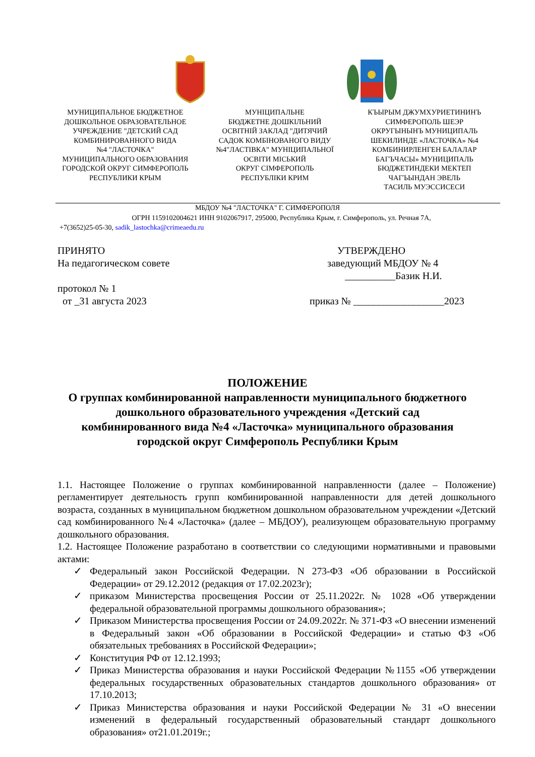МУНИЦИПАЛЬНОЕ БЮДЖЕТНОЕ
ДОШКОЛЬНОЕ ОБРАЗОВАТЕЛЬНОЕ
УЧРЕЖДЕНИЕ "ДЕТСКИЙ САД
КОМБИНИРОВАННОГО ВИДА
№4 "ЛАСТОЧКА"
МУНИЦИПАЛЬНОГО ОБРАЗОВАНИЯ
ГОРОДСКОЙ ОКРУГ СИМФЕРОПОЛЬ
РЕСПУБЛИКИ КРЫМ
МУНІЦИПАЛЬНЕ
БЮДЖЕТНЕ ДОШКІЛЬНИЙ
ОСВІТНІЙ ЗАКЛАД "ДИТЯЧИЙ
САДОК КОМБІНОВАНОГО ВИДУ
№4"ЛАСТІВКА" МУНІЦИПАЛЬНОЇ
ОСВІТИ МІСЬКИЙ
ОКРУГ СІМФЕРОПОЛЬ
РЕСПУБЛІКИ КРИМ
КЪЫРЫМ ДЖУМХУРИЕТИНИНЪ
СИМФЕРОПОЛЬ ШЕЭР
ОКРУГЫНЫНЪ МУНИЦИПАЛЬ
ШЕКИЛИНДЕ «ЛАСТОЧКА» №4
КОМБИНИРЛЕНГЕН БАЛАЛАР
БАГЪЧАСЫ» МУНИЦИПАЛЬ
БЮДЖЕТИНДЕКИ МЕКТЕП
ЧАГЪЫНДАН ЭВЕЛЬ
ТАСИЛЬ МУЭССИСЕСИ
МБДОУ №4 "ЛАСТОЧКА" Г. СИМФЕРОПОЛЯ
ОГРН 1159102004621 ИНН 9102067917, 295000, Республика Крым, г. Симферополь, ул. Речная 7А,
+7(3652)25-05-30, sadik_lastochka@crimeaedu.ru
ПРИНЯТО
На педагогическом совете
протокол № 1
от _31 августа 2023
УТВЕРЖДЕНО
заведующий МБДОУ № 4
__________Базик Н.И.
приказ № __________________2023
ПОЛОЖЕНИЕ
О группах комбинированной направленности муниципального бюджетного
дошкольного образовательного учреждения «Детский сад
комбинированного вида №4 «Ласточка» муниципального образования
городской округ Симферополь Республики Крым
1.1. Настоящее Положение о группах комбинированной направленности (далее – Положение) регламентирует деятельность групп комбинированной направленности для детей дошкольного возраста, созданных в муниципальном бюджетном дошкольном образовательном учреждении «Детский сад комбинированного №4 «Ласточка» (далее – МБДОУ), реализующем образовательную программу дошкольного образования.
1.2. Настоящее Положение разработано в соответствии со следующими нормативными и правовыми актами:
✓ Федеральный закон Российской Федерации. N 273-ФЗ «Об образовании в Российской Федерации» от 29.12.2012 (редакция от 17.02.2023г);
✓ приказом Министерства просвещения России от 25.11.2022г. № 1028 «Об утверждении федеральной образовательной программы дошкольного образования»;
✓ Приказом Министерства просвещения России от 24.09.2022г. № 371-ФЗ «О внесении изменений в Федеральный закон «Об образовании в Российской Федерации» и статью ФЗ «Об обязательных требованиях в Российской Федерации»;
✓ Конституция РФ от 12.12.1993;
✓ Приказ Министерства образования и науки Российской Федерации №1155 «Об утверждении федеральных государственных образовательных стандартов дошкольного образования» от 17.10.2013;
✓ Приказ Министерства образования и науки Российской Федерации № 31 «О внесении изменений в федеральный государственный образовательный стандарт дошкольного образования» от21.01.2019г.;